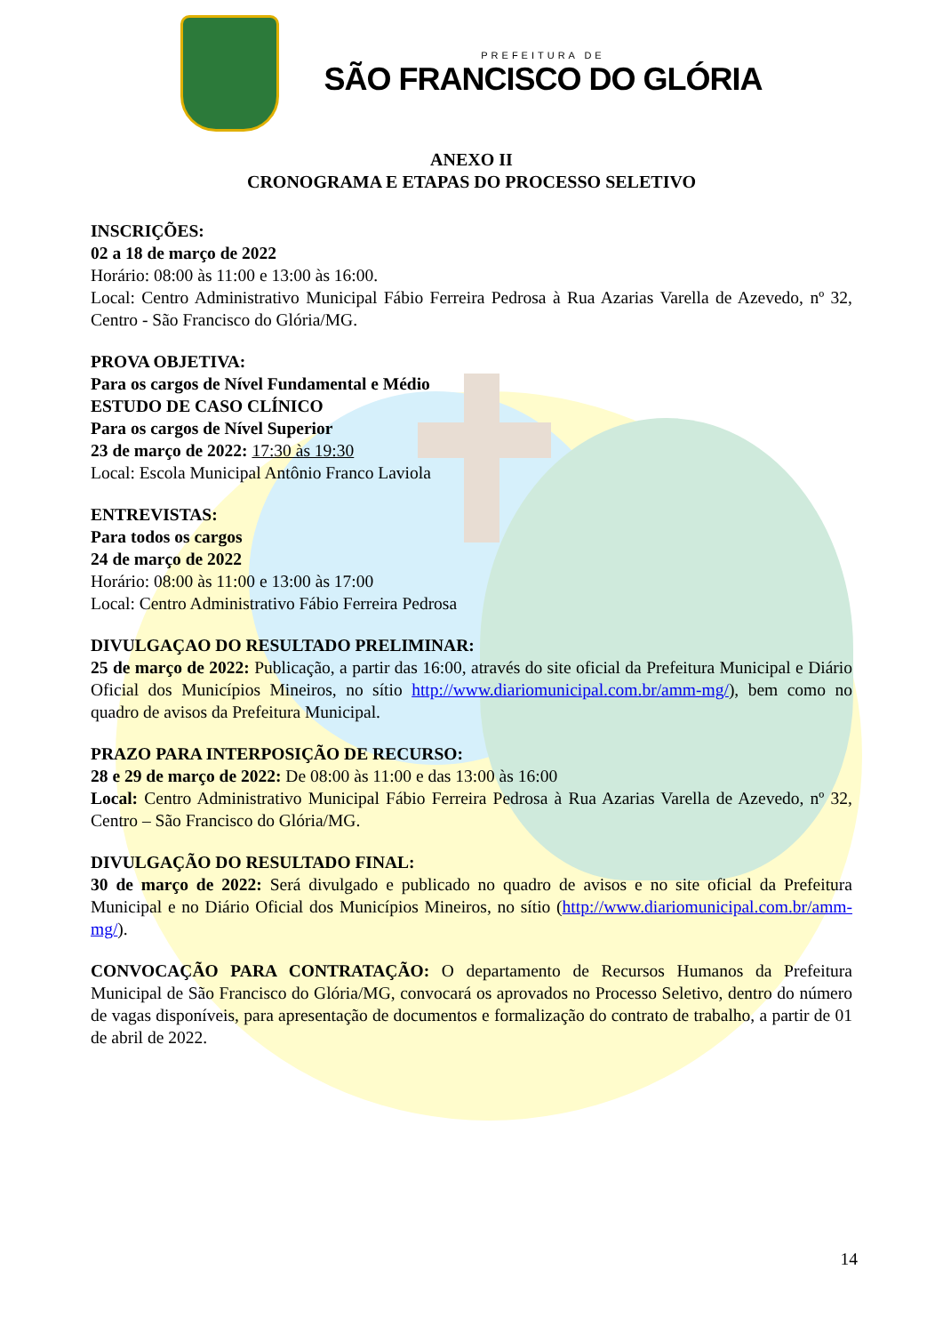PREFEITURA DE
SÃO FRANCISCO DO GLÓRIA
ANEXO II
CRONOGRAMA E ETAPAS DO PROCESSO SELETIVO
INSCRIÇÕES:
02 a 18 de março de 2022
Horário: 08:00 às 11:00 e 13:00 às 16:00.
Local: Centro Administrativo Municipal Fábio Ferreira Pedrosa à Rua Azarias Varella de Azevedo, nº 32, Centro - São Francisco do Glória/MG.
PROVA OBJETIVA:
Para os cargos de Nível Fundamental e Médio
ESTUDO DE CASO CLÍNICO
Para os cargos de Nível Superior
23 de março de 2022: 17:30 às 19:30
Local: Escola Municipal Antônio Franco Laviola
ENTREVISTAS:
Para todos os cargos
24 de março de 2022
Horário: 08:00 às 11:00 e 13:00 às 17:00
Local: Centro Administrativo Fábio Ferreira Pedrosa
DIVULGAÇAO DO RESULTADO PRELIMINAR:
25 de março de 2022: Publicação, a partir das 16:00, através do site oficial da Prefeitura Municipal e Diário Oficial dos Municípios Mineiros, no sítio http://www.diariomunicipal.com.br/amm-mg/), bem como no quadro de avisos da Prefeitura Municipal.
PRAZO PARA INTERPOSIÇÃO DE RECURSO:
28 e 29 de março de 2022: De 08:00 às 11:00 e das 13:00 às 16:00
Local: Centro Administrativo Municipal Fábio Ferreira Pedrosa à Rua Azarias Varella de Azevedo, nº 32, Centro – São Francisco do Glória/MG.
DIVULGAÇÃO DO RESULTADO FINAL:
30 de março de 2022: Será divulgado e publicado no quadro de avisos e no site oficial da Prefeitura Municipal e no Diário Oficial dos Municípios Mineiros, no sítio (http://www.diariomunicipal.com.br/amm-mg/).
CONVOCAÇÃO PARA CONTRATAÇÃO: O departamento de Recursos Humanos da Prefeitura Municipal de São Francisco do Glória/MG, convocará os aprovados no Processo Seletivo, dentro do número de vagas disponíveis, para apresentação de documentos e formalização do contrato de trabalho, a partir de 01 de abril de 2022.
14